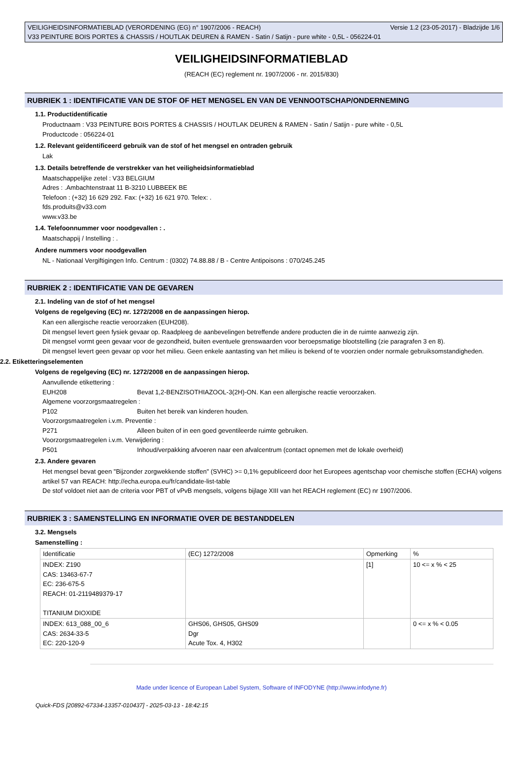VEILIGHEIDSINFORMATIEBLAD (VERORDENING (EG) n° 1907/2006 - REACH) Versie 1.2 (23-05-2017) - Bladzijde 1/6
V33 PEINTURE BOIS PORTES & CHASSIS / HOUTLAK DEUREN & RAMEN - Satin / Satijn - pure white - 0,5L - 056224-01
VEILIGHEIDSINFORMATIEBLAD
(REACH (EC) reglement nr. 1907/2006 - nr. 2015/830)
RUBRIEK 1 : IDENTIFICATIE VAN DE STOF OF HET MENGSEL EN VAN DE VENNOOTSCHAP/ONDERNEMING
1.1. Productidentificatie
Productnaam : V33 PEINTURE BOIS PORTES & CHASSIS / HOUTLAK DEUREN & RAMEN - Satin / Satijn - pure white - 0,5L
Productcode : 056224-01
1.2. Relevant geïdentificeerd gebruik van de stof of het mengsel en ontraden gebruik
Lak
1.3. Details betreffende de verstrekker van het veiligheidsinformatieblad
Maatschappelijke zetel : V33 BELGIUM
Adres : .Ambachtenstraat 11 B-3210 LUBBEEK BE
Telefoon : (+32) 16 629 292. Fax: (+32) 16 621 970. Telex: .
fds.produits@v33.com
www.v33.be
1.4. Telefoonnummer voor noodgevallen : .
Maatschappij / Instelling : .
Andere nummers voor noodgevallen
NL - Nationaal Vergiftigingen Info. Centrum : (0302) 74.88.88 / B - Centre Antipoisons : 070/245.245
RUBRIEK 2 : IDENTIFICATIE VAN DE GEVAREN
2.1. Indeling van de stof of het mengsel
Volgens de regelgeving (EC) nr. 1272/2008 en de aanpassingen hierop.
Kan een allergische reactie veroorzaken (EUH208).
Dit mengsel levert geen fysiek gevaar op. Raadpleeg de aanbevelingen betreffende andere producten die in de ruimte aanwezig zijn.
Dit mengsel vormt geen gevaar voor de gezondheid, buiten eventuele grenswaarden voor beroepsmatige blootstelling (zie paragrafen 3 en 8).
Dit mengsel levert geen gevaar op voor het milieu. Geen enkele aantasting van het milieu is bekend of te voorzien onder normale gebruiksomstandigheden.
2.2. Etiketteringselementen
Volgens de regelgeving (EC) nr. 1272/2008 en de aanpassingen hierop.
Aanvullende etikettering :
EUH208 Bevat 1,2-BENZISOTHIAZOOL-3(2H)-ON. Kan een allergische reactie veroorzaken.
Algemene voorzorgsmaatregelen :
P102 Buiten het bereik van kinderen houden.
Voorzorgsmaatregelen i.v.m. Preventie :
P271 Alleen buiten of in een goed geventileerde ruimte gebruiken.
Voorzorgsmaatregelen i.v.m. Verwijdering :
P501 Inhoud/verpakking afvoeren naar een afvalcentrum (contact opnemen met de lokale overheid)
2.3. Andere gevaren
Het mengsel bevat geen "Bijzonder zorgwekkende stoffen" (SVHC) >= 0,1% gepubliceerd door het Europees agentschap voor chemische stoffen (ECHA) volgens artikel 57 van REACH: http://echa.europa.eu/fr/candidate-list-table
De stof voldoet niet aan de criteria voor PBT of vPvB mengsels, volgens bijlage XIII van het REACH reglement (EC) nr 1907/2006.
RUBRIEK 3 : SAMENSTELLING EN INFORMATIE OVER DE BESTANDDELEN
3.2. Mengsels
Samenstelling :
| Identificatie | (EC) 1272/2008 | Opmerking | % |
| INDEX: Z190 CAS: 13463-67-7 EC: 236-675-5 REACH: 01-2119489379-17 TITANIUM DIOXIDE | | [1] | 10 <= x % < 25 |
| INDEX: 613_088_00_6 CAS: 2634-33-5 EC: 220-120-9 | GHS06, GHS05, GHS09 Dgr Acute Tox. 4, H302 | | 0 <= x % < 0.05 |
Made under licence of European Label System, Software of INFODYNE (http://www.infodyne.fr)
Quick-FDS [20892-67334-13357-010437] - 2025-03-13 - 18:42:15